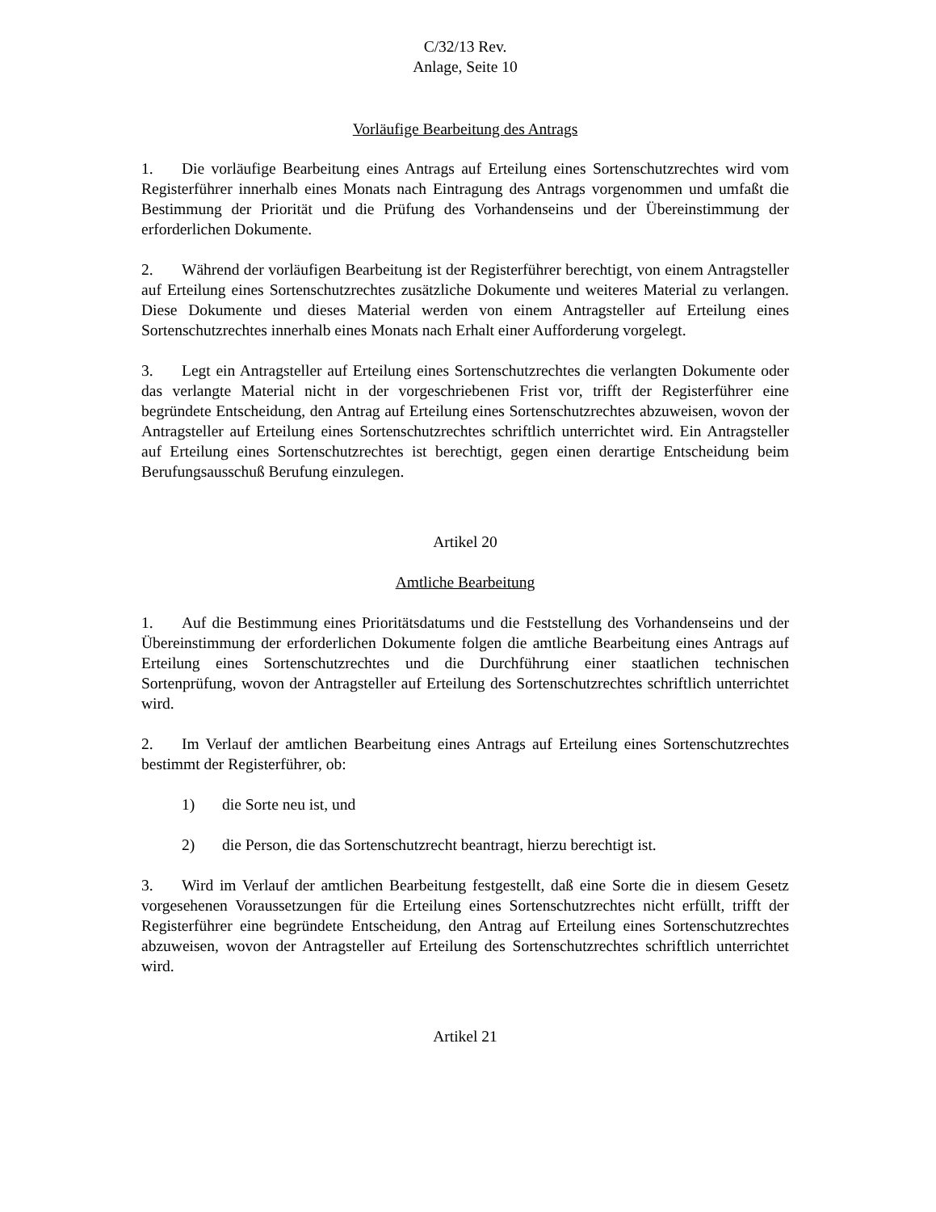C/32/13 Rev.
Anlage, Seite 10
Vorläufige Bearbeitung des Antrags
1. Die vorläufige Bearbeitung eines Antrags auf Erteilung eines Sortenschutzrechtes wird vom Registerführer innerhalb eines Monats nach Eintragung des Antrags vorgenommen und umfaßt die Bestimmung der Priorität und die Prüfung des Vorhandenseins und der Übereinstimmung der erforderlichen Dokumente.
2. Während der vorläufigen Bearbeitung ist der Registerführer berechtigt, von einem Antragsteller auf Erteilung eines Sortenschutzrechtes zusätzliche Dokumente und weiteres Material zu verlangen. Diese Dokumente und dieses Material werden von einem Antragsteller auf Erteilung eines Sortenschutzrechtes innerhalb eines Monats nach Erhalt einer Aufforderung vorgelegt.
3. Legt ein Antragsteller auf Erteilung eines Sortenschutzrechtes die verlangten Dokumente oder das verlangte Material nicht in der vorgeschriebenen Frist vor, trifft der Registerführer eine begründete Entscheidung, den Antrag auf Erteilung eines Sortenschutzrechtes abzuweisen, wovon der Antragsteller auf Erteilung eines Sortenschutzrechtes schriftlich unterrichtet wird. Ein Antragsteller auf Erteilung eines Sortenschutzrechtes ist berechtigt, gegen einen derartige Entscheidung beim Berufungsausschuß Berufung einzulegen.
Artikel 20
Amtliche Bearbeitung
1. Auf die Bestimmung eines Prioritätsdatums und die Feststellung des Vorhandenseins und der Übereinstimmung der erforderlichen Dokumente folgen die amtliche Bearbeitung eines Antrags auf Erteilung eines Sortenschutzrechtes und die Durchführung einer staatlichen technischen Sortenprüfung, wovon der Antragsteller auf Erteilung des Sortenschutzrechtes schriftlich unterrichtet wird.
2. Im Verlauf der amtlichen Bearbeitung eines Antrags auf Erteilung eines Sortenschutzrechtes bestimmt der Registerführer, ob:
1) die Sorte neu ist, und
2) die Person, die das Sortenschutzrecht beantragt, hierzu berechtigt ist.
3. Wird im Verlauf der amtlichen Bearbeitung festgestellt, daß eine Sorte die in diesem Gesetz vorgesehenen Voraussetzungen für die Erteilung eines Sortenschutzrechtes nicht erfüllt, trifft der Registerführer eine begründete Entscheidung, den Antrag auf Erteilung eines Sortenschutzrechtes abzuweisen, wovon der Antragsteller auf Erteilung des Sortenschutzrechtes schriftlich unterrichtet wird.
Artikel 21